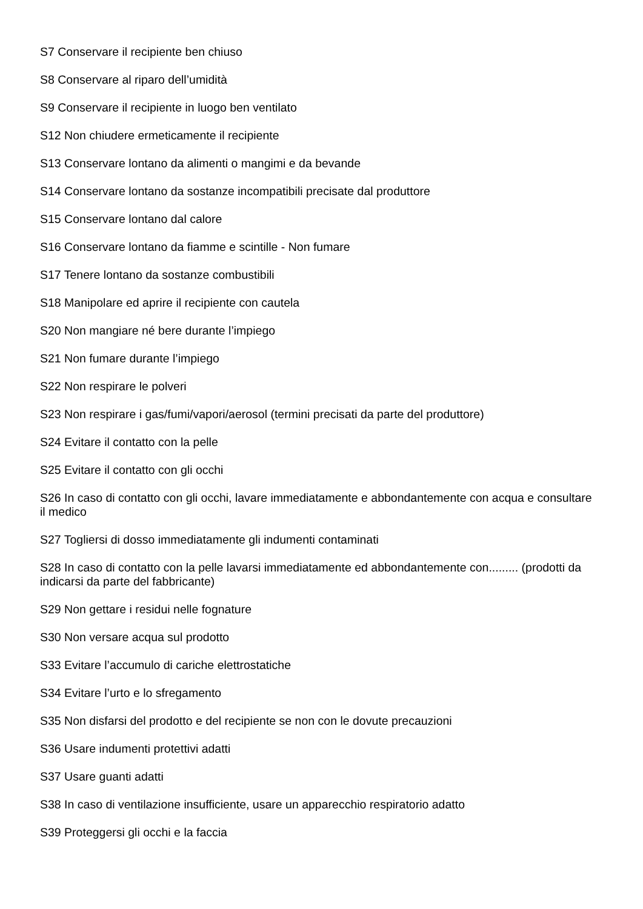S7 Conservare il recipiente ben chiuso
S8 Conservare al riparo dell’umidità
S9 Conservare il recipiente in luogo ben ventilato
S12 Non chiudere ermeticamente il recipiente
S13 Conservare lontano da alimenti o mangimi e da bevande
S14 Conservare lontano da sostanze incompatibili precisate dal produttore
S15 Conservare lontano dal calore
S16 Conservare lontano da fiamme e scintille - Non fumare
S17 Tenere lontano da sostanze combustibili
S18 Manipolare ed aprire il recipiente con cautela
S20 Non mangiare né bere durante l’impiego
S21 Non fumare durante l’impiego
S22 Non respirare le polveri
S23 Non respirare i gas/fumi/vapori/aerosol (termini precisati da parte del produttore)
S24 Evitare il contatto con la pelle
S25 Evitare il contatto con gli occhi
S26 In caso di contatto con gli occhi, lavare immediatamente e abbondantemente con acqua e consultare il medico
S27 Togliersi di dosso immediatamente gli indumenti contaminati
S28 In caso di contatto con la pelle lavarsi immediatamente ed abbondantemente con......... (prodotti da indicarsi da parte del fabbricante)
S29 Non gettare i residui nelle fognature
S30 Non versare acqua sul prodotto
S33 Evitare l’accumulo di cariche elettrostatiche
S34 Evitare l’urto e lo sfregamento
S35 Non disfarsi del prodotto e del recipiente se non con le dovute precauzioni
S36 Usare indumenti protettivi adatti
S37 Usare guanti adatti
S38 In caso di ventilazione insufficiente, usare un apparecchio respiratorio adatto
S39 Proteggersi gli occhi e la faccia